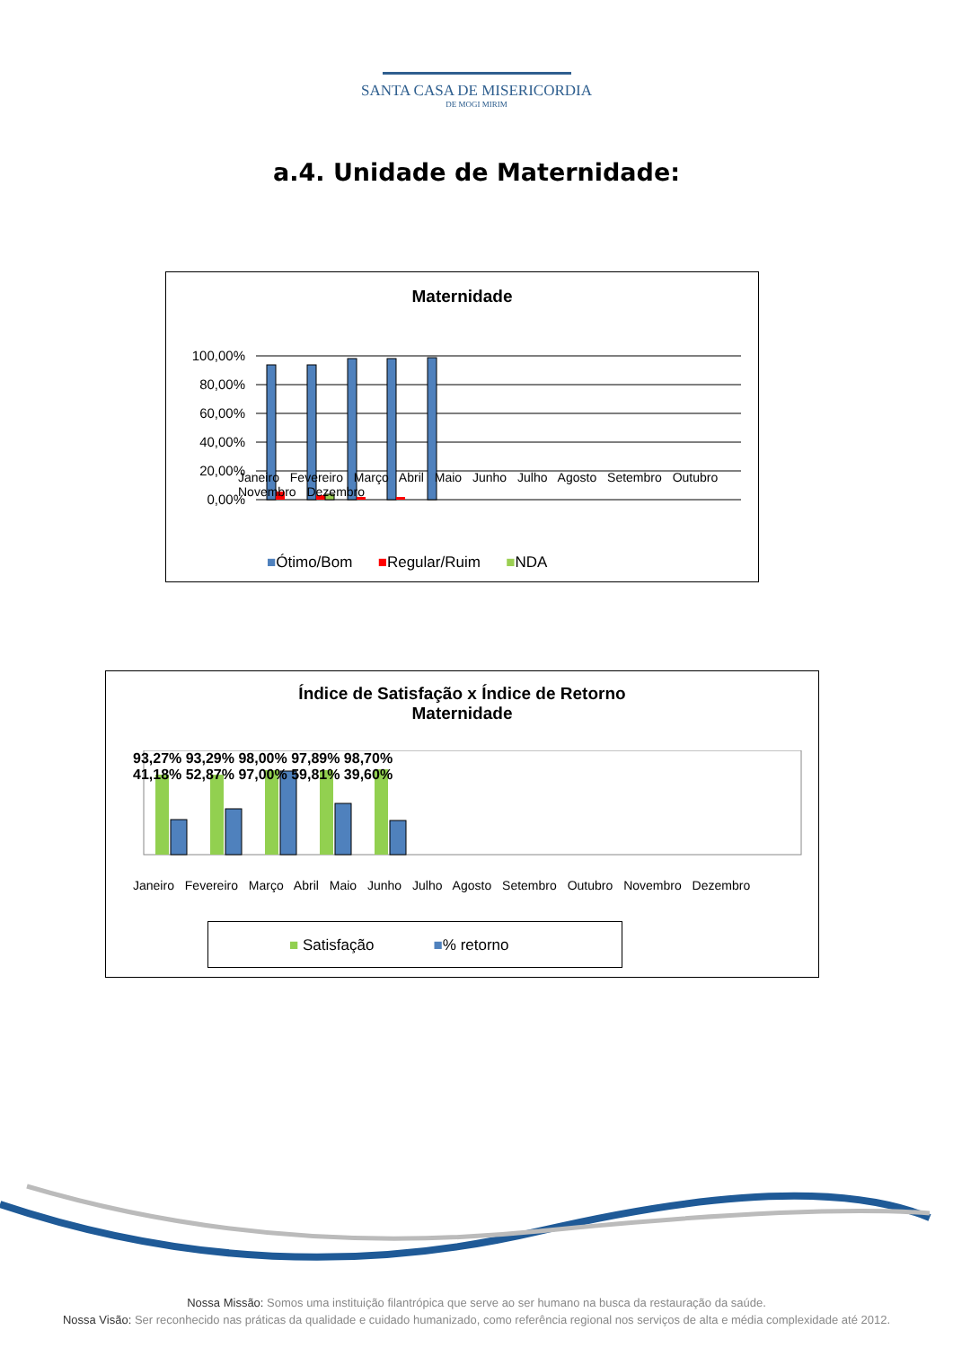SANTA CASA DE MISERICORDIA
DE MOGI MIRIM
a.4. Unidade de Maternidade:
Maternidade
100,00%
80,00%
60,00%
40,00%
20,00%
0,00%
Janeiro Fevereiro Março Abril Maio Junho Julho Agosto Setembro Outubro Novembro Dezembro
■Ótimo/Bom ■Regular/Ruim ■NDA
Índice de Satisfação x Índice de Retorno
Maternidade
93,27% 93,29% 98,00% 97,89% 98,70%
41,18% 52,87% 97,00% 59,81% 39,60%
Janeiro Fevereiro Março Abril Maio Junho Julho Agosto Setembro Outubro Novembro Dezembro
■ Satisfação ■% retorno
Nossa Missão: Somos uma instituição filantrópica que serve ao ser humano na busca da restauração da saúde.
Nossa Visão: Ser reconhecido nas práticas da qualidade e cuidado humanizado, como referência regional nos serviços de alta e média complexidade até 2012.